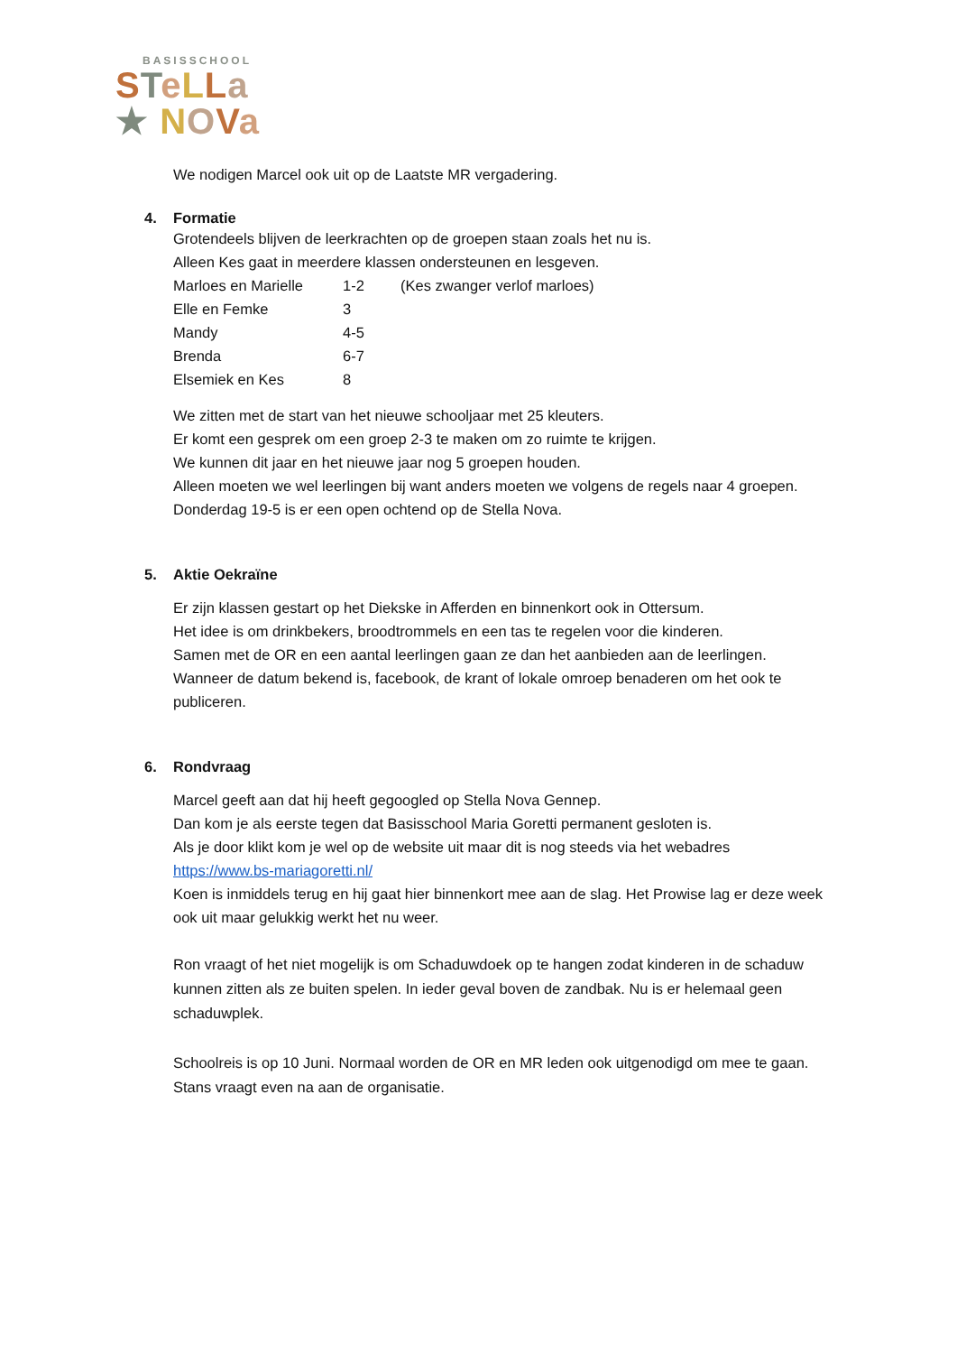BASISSCHOOL
STeLLa
★ NOVa
We nodigen Marcel ook uit op de Laatste MR vergadering.
4. Formatie
Grotendeels blijven de leerkrachten op de groepen staan zoals het nu is.
Alleen Kes gaat in meerdere klassen ondersteunen en lesgeven.
Marloes en Marielle
1-2 (Kes zwanger verlof marloes)
Elle en Femke 3
Mandy 4-5
Brenda 6-7
Elsemiek en Kes 8
We zitten met de start van het nieuwe schooljaar met 25 kleuters.
Er komt een gesprek om een groep 2-3 te maken om zo ruimte te krijgen.
We kunnen dit jaar en het nieuwe jaar nog 5 groepen houden.
Alleen moeten we wel leerlingen bij want anders moeten we volgens de regels naar 4 groepen.
Donderdag 19-5 is er een open ochtend op de Stella Nova.
5. Aktie Oekraïne
Er zijn klassen gestart op het Diekske in Afferden en binnenkort ook in Ottersum.
Het idee is om drinkbekers, broodtrommels en een tas te regelen voor die kinderen.
Samen met de OR en een aantal leerlingen gaan ze dan het aanbieden aan de leerlingen.
Wanneer de datum bekend is, facebook, de krant of lokale omroep benaderen om het ook te publiceren.
6. Rondvraag
Marcel geeft aan dat hij heeft gegoogled op Stella Nova Gennep.
Dan kom je als eerste tegen dat Basisschool Maria Goretti permanent gesloten is.
Als je door klikt kom je wel op de website uit maar dit is nog steeds via het webadres
https://www.bs-mariagoretti.nl/
Koen is inmiddels terug en hij gaat hier binnenkort mee aan de slag. Het Prowise lag er deze week ook uit maar gelukkig werkt het nu weer.
Ron vraagt of het niet mogelijk is om Schaduwdoek op te hangen zodat kinderen in de schaduw kunnen zitten als ze buiten spelen. In ieder geval boven de zandbak. Nu is er helemaal geen schaduwplek.
Schoolreis is op 10 Juni. Normaal worden de OR en MR leden ook uitgenodigd om mee te gaan. Stans vraagt even na aan de organisatie.